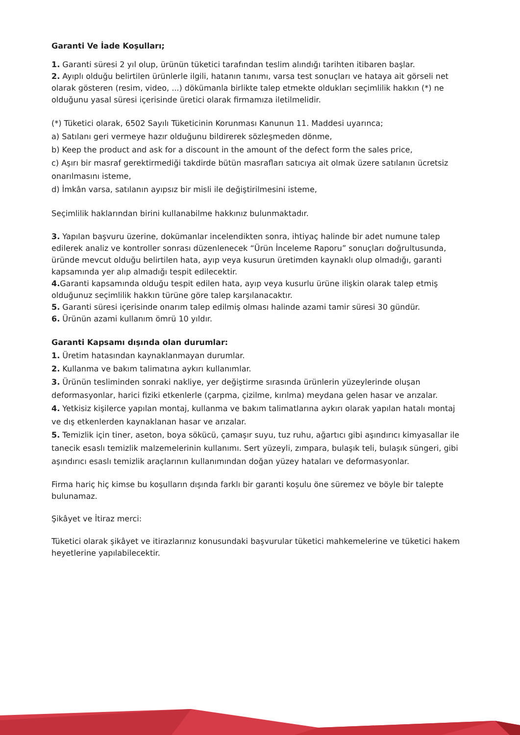Garanti Ve İade Koşulları;
1. Garanti süresi 2 yıl olup, ürünün tüketici tarafından teslim alındığı tarihten itibaren başlar.
2. Ayıplı olduğu belirtilen ürünlerle ilgili, hatanın tanımı, varsa test sonuçları ve hataya ait görseli net olarak gösteren (resim, video, ...) dökümanla birlikte talep etmekte oldukları seçimlilik hakkın (*) ne olduğunu yasal süresi içerisinde üretici olarak firmamıza iletilmelidir.
(*) Tüketici olarak, 6502 Sayılı Tüketicinin Korunması Kanunun 11. Maddesi uyarınca;
a) Satılanı geri vermeye hazır olduğunu bildirerek sözleşmeden dönme,
b) Keep the product and ask for a discount in the amount of the defect form the sales price,
c) Aşırı bir masraf gerektirmediği takdirde bütün masrafları satıcıya ait olmak üzere satılanın ücretsiz onarılmasını isteme,
d) İmkân varsa, satılanın ayıpsız bir misli ile değiştirilmesini isteme,
Seçimlilik haklarından birini kullanabilme hakkınız bulunmaktadır.
3. Yapılan başvuru üzerine, dokümanlar incelendikten sonra, ihtiyaç halinde bir adet numune talep edilerek analiz ve kontroller sonrası düzenlenecek “Ürün İnceleme Raporu” sonuçları doğrultusunda, üründe mevcut olduğu belirtilen hata, ayıp veya kusurun üretimden kaynaklı olup olmadığı, garanti kapsamında yer alıp almadığı tespit edilecektir.
4. Garanti kapsamında olduğu tespit edilen hata, ayıp veya kusurlu ürüne ilişkin olarak talep etmiş olduğunuz seçimlilik hakkın türüne göre talep karşılanacaktır.
5. Garanti süresi içerisinde onarım talep edilmiş olması halinde azami tamir süresi 30 gündür.
6. Ürünün azami kullanım ömrü 10 yıldır.
Garanti Kapsamı dışında olan durumlar:
1. Üretim hatasından kaynaklanmayan durumlar.
2. Kullanma ve bakım talimatına aykırı kullanımlar.
3. Ürünün tesliminden sonraki nakliye, yer değiştirme sırasında ürünlerin yüzeylerinde oluşan deformasyonlar, harici fiziki etkenlerle (çarpma, çizilme, kırılma) meydana gelen hasar ve arızalar.
4. Yetkisiz kişilerce yapılan montaj, kullanma ve bakım talimatlarına aykırı olarak yapılan hatalı montaj ve dış etkenlerden kaynaklanan hasar ve arızalar.
5. Temizlik için tiner, aseton, boya sökücü, çamaşır suyu, tuz ruhu, ağartıcı gibi aşındırıcı kimyasallar ile tanecik esaslı temizlik malzemelerinin kullanımı. Sert yüzeyli, zımpara, bulaşık teli, bulaşık süngeri, gibi aşındırıcı esaslı temizlik araçlarının kullanımından doğan yüzey hataları ve deformasyonlar.
Firma hariç hiç kimse bu koşulların dışında farklı bir garanti koşulu öne süremez ve böyle bir talepte bulunamaz.
Şikâyet ve İtiraz merci:
Tüketici olarak şikâyet ve itirazlarınız konusundaki başvurular tüketici mahkemelerine ve tüketici hakem heyetlerine yapılabilecektir.